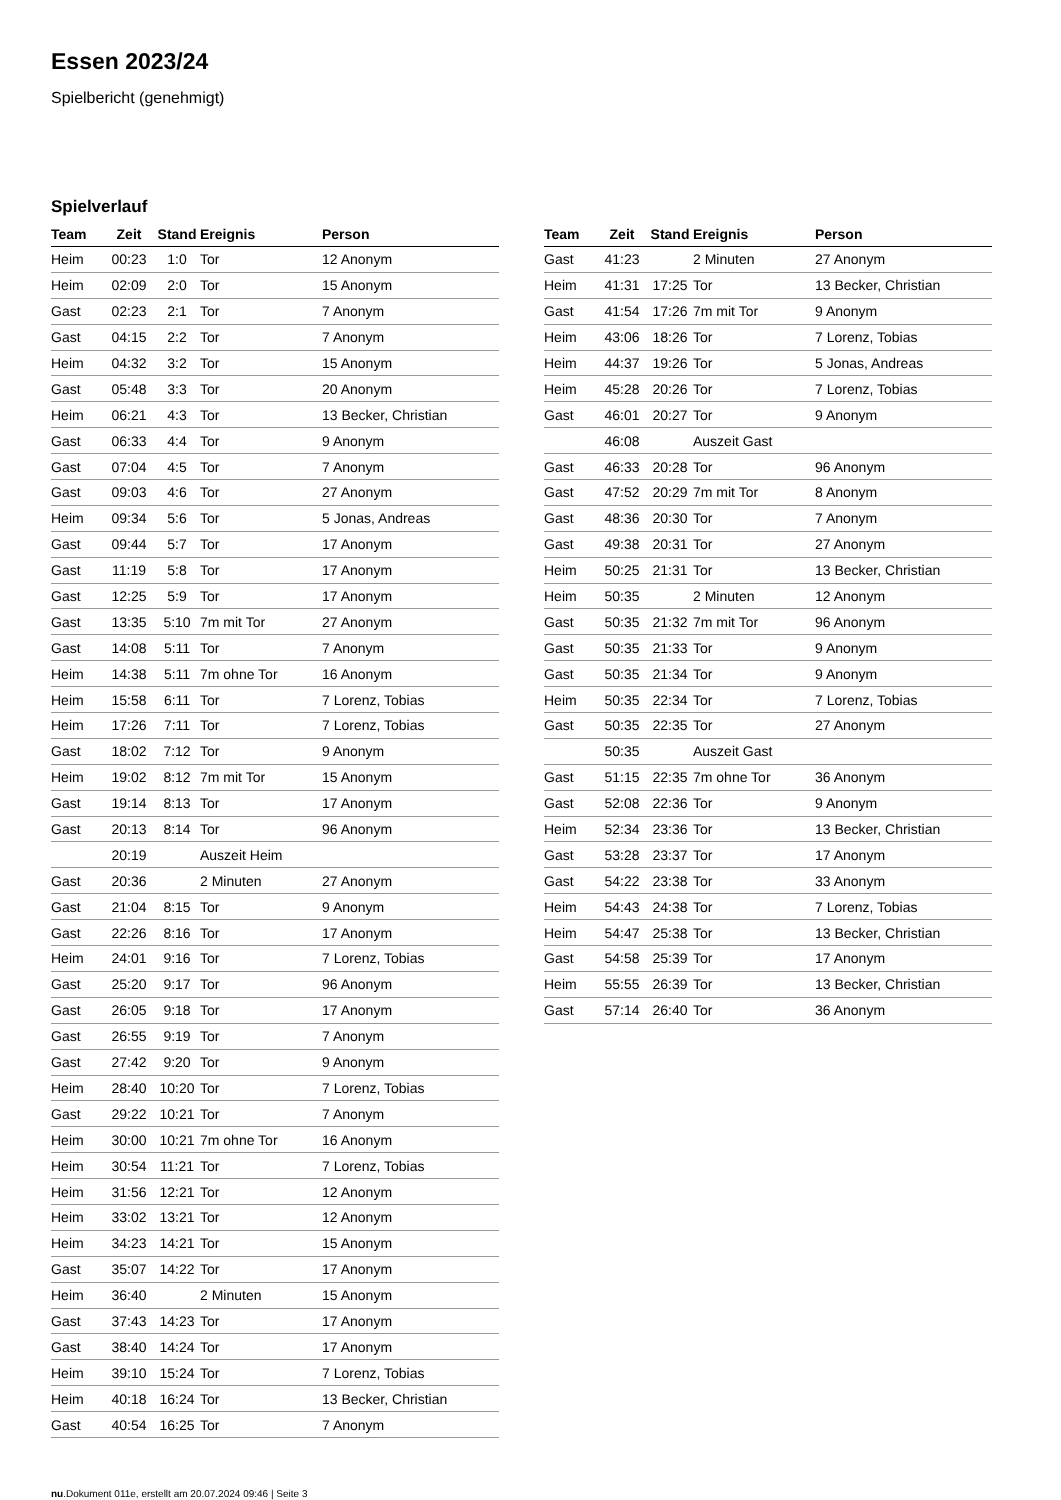Essen 2023/24
Spielbericht (genehmigt)
Spielverlauf
| Team | Zeit | Stand | Ereignis | Person |
| --- | --- | --- | --- | --- |
| Heim | 00:23 | 1:0 | Tor | 12 Anonym |
| Heim | 02:09 | 2:0 | Tor | 15 Anonym |
| Gast | 02:23 | 2:1 | Tor | 7 Anonym |
| Gast | 04:15 | 2:2 | Tor | 7 Anonym |
| Heim | 04:32 | 3:2 | Tor | 15 Anonym |
| Gast | 05:48 | 3:3 | Tor | 20 Anonym |
| Heim | 06:21 | 4:3 | Tor | 13 Becker, Christian |
| Gast | 06:33 | 4:4 | Tor | 9 Anonym |
| Gast | 07:04 | 4:5 | Tor | 7 Anonym |
| Gast | 09:03 | 4:6 | Tor | 27 Anonym |
| Heim | 09:34 | 5:6 | Tor | 5 Jonas, Andreas |
| Gast | 09:44 | 5:7 | Tor | 17 Anonym |
| Gast | 11:19 | 5:8 | Tor | 17 Anonym |
| Gast | 12:25 | 5:9 | Tor | 17 Anonym |
| Gast | 13:35 | 5:10 | 7m mit Tor | 27 Anonym |
| Gast | 14:08 | 5:11 | Tor | 7 Anonym |
| Heim | 14:38 | 5:11 | 7m ohne Tor | 16 Anonym |
| Heim | 15:58 | 6:11 | Tor | 7 Lorenz, Tobias |
| Heim | 17:26 | 7:11 | Tor | 7 Lorenz, Tobias |
| Gast | 18:02 | 7:12 | Tor | 9 Anonym |
| Heim | 19:02 | 8:12 | 7m mit Tor | 15 Anonym |
| Gast | 19:14 | 8:13 | Tor | 17 Anonym |
| Gast | 20:13 | 8:14 | Tor | 96 Anonym |
| | 20:19 | | Auszeit Heim | |
| Gast | 20:36 | | 2 Minuten | 27 Anonym |
| Gast | 21:04 | 8:15 | Tor | 9 Anonym |
| Gast | 22:26 | 8:16 | Tor | 17 Anonym |
| Heim | 24:01 | 9:16 | Tor | 7 Lorenz, Tobias |
| Gast | 25:20 | 9:17 | Tor | 96 Anonym |
| Gast | 26:05 | 9:18 | Tor | 17 Anonym |
| Gast | 26:55 | 9:19 | Tor | 7 Anonym |
| Gast | 27:42 | 9:20 | Tor | 9 Anonym |
| Heim | 28:40 | 10:20 | Tor | 7 Lorenz, Tobias |
| Gast | 29:22 | 10:21 | Tor | 7 Anonym |
| Heim | 30:00 | 10:21 | 7m ohne Tor | 16 Anonym |
| Heim | 30:54 | 11:21 | Tor | 7 Lorenz, Tobias |
| Heim | 31:56 | 12:21 | Tor | 12 Anonym |
| Heim | 33:02 | 13:21 | Tor | 12 Anonym |
| Heim | 34:23 | 14:21 | Tor | 15 Anonym |
| Gast | 35:07 | 14:22 | Tor | 17 Anonym |
| Heim | 36:40 | | 2 Minuten | 15 Anonym |
| Gast | 37:43 | 14:23 | Tor | 17 Anonym |
| Gast | 38:40 | 14:24 | Tor | 17 Anonym |
| Heim | 39:10 | 15:24 | Tor | 7 Lorenz, Tobias |
| Heim | 40:18 | 16:24 | Tor | 13 Becker, Christian |
| Gast | 40:54 | 16:25 | Tor | 7 Anonym |
| Team | Zeit | Stand | Ereignis | Person |
| --- | --- | --- | --- | --- |
| Gast | 41:23 | | 2 Minuten | 27 Anonym |
| Heim | 41:31 | 17:25 | Tor | 13 Becker, Christian |
| Gast | 41:54 | 17:26 | 7m mit Tor | 9 Anonym |
| Heim | 43:06 | 18:26 | Tor | 7 Lorenz, Tobias |
| Heim | 44:37 | 19:26 | Tor | 5 Jonas, Andreas |
| Heim | 45:28 | 20:26 | Tor | 7 Lorenz, Tobias |
| Gast | 46:01 | 20:27 | Tor | 9 Anonym |
| | 46:08 | | Auszeit Gast | |
| Gast | 46:33 | 20:28 | Tor | 96 Anonym |
| Gast | 47:52 | 20:29 | 7m mit Tor | 8 Anonym |
| Gast | 48:36 | 20:30 | Tor | 7 Anonym |
| Gast | 49:38 | 20:31 | Tor | 27 Anonym |
| Heim | 50:25 | 21:31 | Tor | 13 Becker, Christian |
| Heim | 50:35 | | 2 Minuten | 12 Anonym |
| Gast | 50:35 | 21:32 | 7m mit Tor | 96 Anonym |
| Gast | 50:35 | 21:33 | Tor | 9 Anonym |
| Gast | 50:35 | 21:34 | Tor | 9 Anonym |
| Heim | 50:35 | 22:34 | Tor | 7 Lorenz, Tobias |
| Gast | 50:35 | 22:35 | Tor | 27 Anonym |
| | 50:35 | | Auszeit Gast | |
| Gast | 51:15 | 22:35 | 7m ohne Tor | 36 Anonym |
| Gast | 52:08 | 22:36 | Tor | 9 Anonym |
| Heim | 52:34 | 23:36 | Tor | 13 Becker, Christian |
| Gast | 53:28 | 23:37 | Tor | 17 Anonym |
| Gast | 54:22 | 23:38 | Tor | 33 Anonym |
| Heim | 54:43 | 24:38 | Tor | 7 Lorenz, Tobias |
| Heim | 54:47 | 25:38 | Tor | 13 Becker, Christian |
| Gast | 54:58 | 25:39 | Tor | 17 Anonym |
| Heim | 55:55 | 26:39 | Tor | 13 Becker, Christian |
| Gast | 57:14 | 26:40 | Tor | 36 Anonym |
nu.Dokument 011e, erstellt am 20.07.2024 09:46 | Seite 3